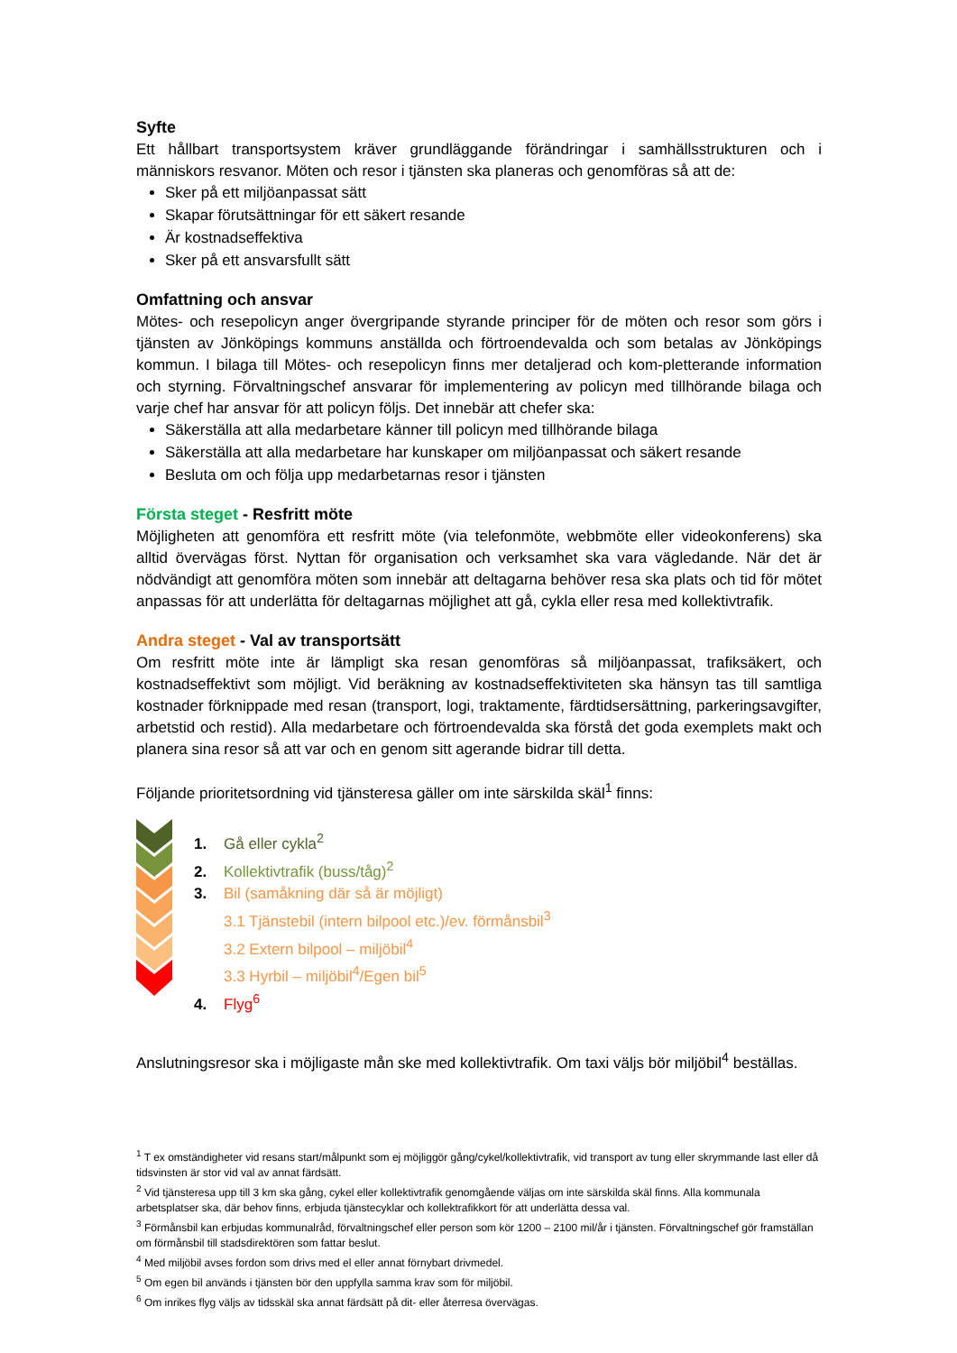Syfte
Ett hållbart transportsystem kräver grundläggande förändringar i samhällsstrukturen och i människors resvanor. Möten och resor i tjänsten ska planeras och genomföras så att de:
Sker på ett miljöanpassat sätt
Skapar förutsättningar för ett säkert resande
Är kostnadseffektiva
Sker på ett ansvarsfullt sätt
Omfattning och ansvar
Mötes- och resepolicyn anger övergripande styrande principer för de möten och resor som görs i tjänsten av Jönköpings kommuns anställda och förtroendevalda och som betalas av Jönköpings kommun. I bilaga till Mötes- och resepolicyn finns mer detaljerad och kom-pletterande information och styrning. Förvaltningschef ansvarar för implementering av policyn med tillhörande bilaga och varje chef har ansvar för att policyn följs. Det innebär att chefer ska:
Säkerställa att alla medarbetare känner till policyn med tillhörande bilaga
Säkerställa att alla medarbetare har kunskaper om miljöanpassat och säkert resande
Besluta om och följa upp medarbetarnas resor i tjänsten
Första steget - Resfritt möte
Möjligheten att genomföra ett resfritt möte (via telefonmöte, webbmöte eller videokonferens) ska alltid övervägas först. Nyttan för organisation och verksamhet ska vara vägledande. När det är nödvändigt att genomföra möten som innebär att deltagarna behöver resa ska plats och tid för mötet anpassas för att underlätta för deltagarnas möjlighet att gå, cykla eller resa med kollektivtrafik.
Andra steget - Val av transportsätt
Om resfritt möte inte är lämpligt ska resan genomföras så miljöanpassat, trafiksäkert, och kostnadseffektivt som möjligt. Vid beräkning av kostnadseffektiviteten ska hänsyn tas till samtliga kostnader förknippade med resan (transport, logi, traktamente, färdtidsersättning, parkeringsavgifter, arbetstid och restid). Alla medarbetare och förtroendevalda ska förstå det goda exemplets makt och planera sina resor så att var och en genom sitt agerande bidrar till detta.
Följande prioritetsordning vid tjänsteresa gäller om inte särskilda skäl<sup>1</sup> finns:
1. Gå eller cykla<sup>2</sup>
2. Kollektivtrafik (buss/tåg)<sup>2</sup>
3. Bil (samåkning där så är möjligt)
3.1 Tjänstebil (intern bilpool etc.)/ev. förmånsbil<sup>3</sup>
3.2 Extern bilpool – miljöbil<sup>4</sup>
3.3 Hyrbil – miljöbil<sup>4</sup>/Egen bil<sup>5</sup>
4. Flyg<sup>6</sup>
Anslutningsresor ska i möjligaste mån ske med kollektivtrafik. Om taxi väljs bör miljöbil<sup>4</sup> beställas.
<sup>1</sup> T ex omständigheter vid resans start/målpunkt som ej möjliggör gång/cykel/kollektivtrafik, vid transport av tung eller skrymmande last eller då tidsvinsten är stor vid val av annat färdsätt.
<sup>2</sup> Vid tjänsteresa upp till 3 km ska gång, cykel eller kollektivtrafik genomgående väljas om inte särskilda skäl finns. Alla kommunala arbetsplatser ska, där behov finns, erbjuda tjänstecyklar och kollektrafikkort för att underlätta dessa val.
<sup>3</sup> Förmånsbil kan erbjudas kommunalråd, förvaltningschef eller person som kör 1200 – 2100 mil/år i tjänsten. Förvaltningschef gör framställan om förmånsbil till stadsdirektören som fattar beslut.
<sup>4</sup> Med miljöbil avses fordon som drivs med el eller annat förnybart drivmedel.
<sup>5</sup> Om egen bil används i tjänsten bör den uppfylla samma krav som för miljöbil.
<sup>6</sup> Om inrikes flyg väljs av tidsskäl ska annat färdsätt på dit- eller återresa övervägas.